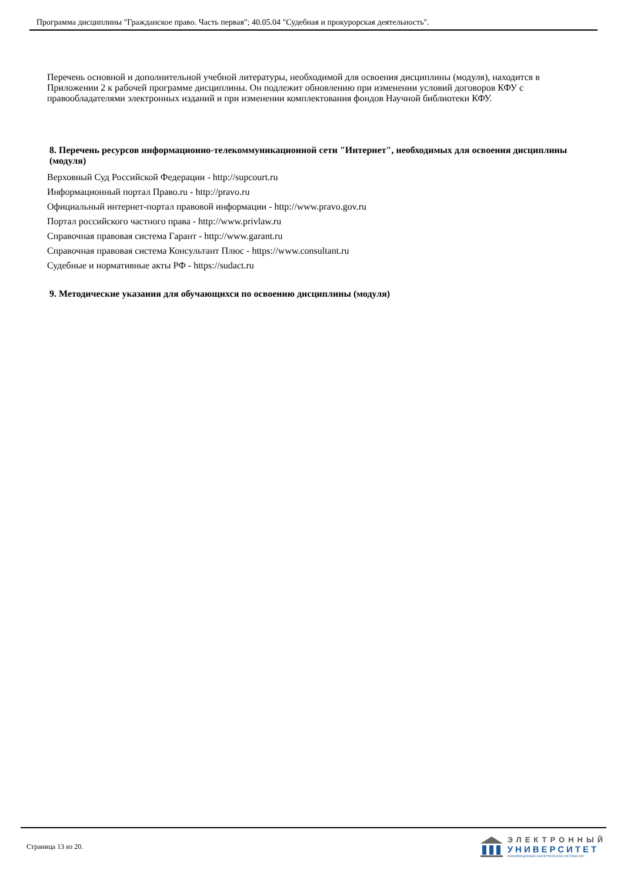Программа дисциплины "Гражданское право. Часть первая"; 40.05.04 "Судебная и прокурорская деятельность".
Перечень основной и дополнительной учебной литературы, необходимой для освоения дисциплины (модуля), находится в Приложении 2 к рабочей программе дисциплины. Он подлежит обновлению при изменении условий договоров КФУ с правообладателями электронных изданий и при изменении комплектования фондов Научной библиотеки КФУ.
8. Перечень ресурсов информационно-телекоммуникационной сети "Интернет", необходимых для освоения дисциплины (модуля)
Верховный Суд Российской Федерации - http://supcourt.ru
Информационный портал Право.ru - http://pravo.ru
Официальный интернет-портал правовой информации - http://www.pravo.gov.ru
Портал российского частного права - http://www.privlaw.ru
Справочная правовая система Гарант - http://www.garant.ru
Справочная правовая система Консультант Плюс - https://www.consultant.ru
Судебные и нормативные акты РФ - https://sudact.ru
9. Методические указания для обучающихся по освоению дисциплины (модуля)
Страница 13 из 20.
ЭЛЕКТРОННЫЙ
УНИВЕРСИТЕТ
ИНФОРМАЦИОННО-АНАЛИТИЧЕСКАЯ СИСТЕМА КФУ